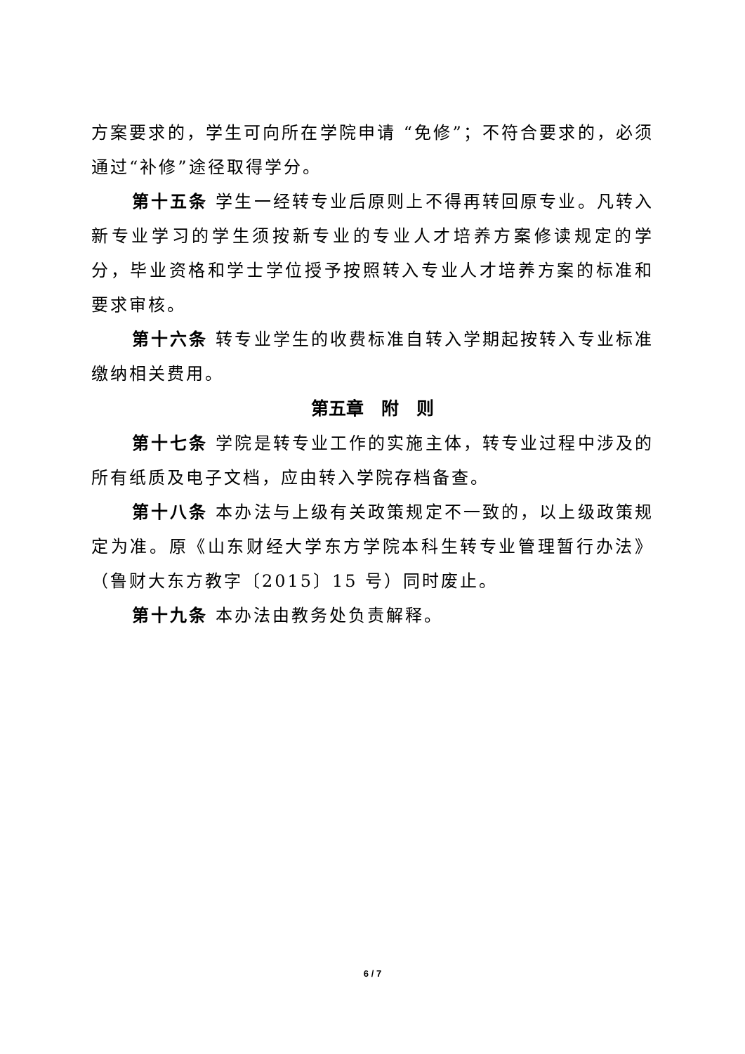方案要求的，学生可向所在学院申请 “免修”；不符合要求的，必须通过“补修”途径取得学分。
第十五条 学生一经转专业后原则上不得再转回原专业。凡转入新专业学习的学生须按新专业的专业人才培养方案修读规定的学分，毕业资格和学士学位授予按照转入专业人才培养方案的标准和要求审核。
第十六条 转专业学生的收费标准自转入学期起按转入专业标准缴纳相关费用。
第五章　附　则
第十七条 学院是转专业工作的实施主体，转专业过程中涉及的所有纸质及电子文档，应由转入学院存档备查。
第十八条 本办法与上级有关政策规定不一致的，以上级政策规定为准。原《山东财经大学东方学院本科生转专业管理暂行办法》（鲁财大东方教字〔2015〕15 号）同时废止。
第十九条 本办法由教务处负责解释。
6 / 7